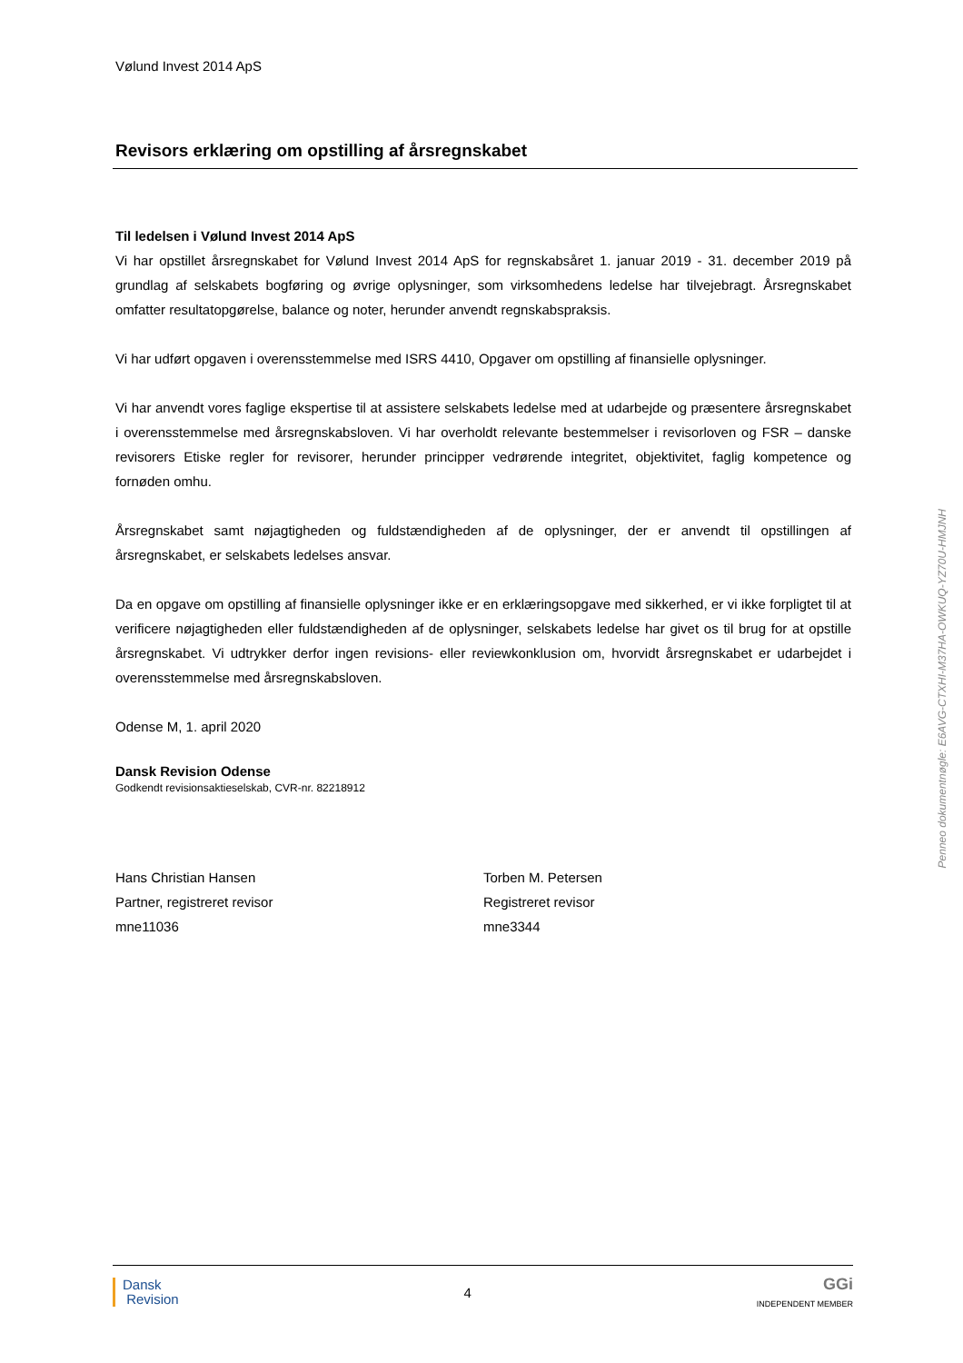Vølund Invest 2014 ApS
Revisors erklæring om opstilling af årsregnskabet
Til ledelsen i Vølund Invest 2014 ApS
Vi har opstillet årsregnskabet for Vølund Invest 2014 ApS for regnskabsåret 1. januar 2019 - 31. december 2019 på grundlag af selskabets bogføring og øvrige oplysninger, som virksomhedens ledelse har tilvejebragt. Årsregnskabet omfatter resultatopgørelse, balance og noter, herunder anvendt regnskabspraksis.
Vi har udført opgaven i overensstemmelse med ISRS 4410, Opgaver om opstilling af finansielle oplysninger.
Vi har anvendt vores faglige ekspertise til at assistere selskabets ledelse med at udarbejde og præsentere årsregnskabet i overensstemmelse med årsregnskabsloven. Vi har overholdt relevante bestemmelser i revisorloven og FSR – danske revisorers Etiske regler for revisorer, herunder principper vedrørende integritet, objektivitet, faglig kompetence og fornøden omhu.
Årsregnskabet samt nøjagtigheden og fuldstændigheden af de oplysninger, der er anvendt til opstillingen af årsregnskabet, er selskabets ledelses ansvar.
Da en opgave om opstilling af finansielle oplysninger ikke er en erklæringsopgave med sikkerhed, er vi ikke forpligtet til at verificere nøjagtigheden eller fuldstændigheden af de oplysninger, selskabets ledelse har givet os til brug for at opstille årsregnskabet. Vi udtrykker derfor ingen revisions- eller reviewkonklusion om, hvorvidt årsregnskabet er udarbejdet i overensstemmelse med årsregnskabsloven.
Odense M, 1. april 2020
Dansk Revision Odense
Godkendt revisionsaktieselskab, CVR-nr. 82218912
Hans Christian Hansen
Partner, registreret revisor
mne11036
Torben M. Petersen
Registreret revisor
mne3344
Dansk
Revision
4
GGi
INDEPENDENT MEMBER
Penneo dokumentnøgle: E6AVG-CTXHI-M37HA-OWKUQ-YZ70U-HMJNH